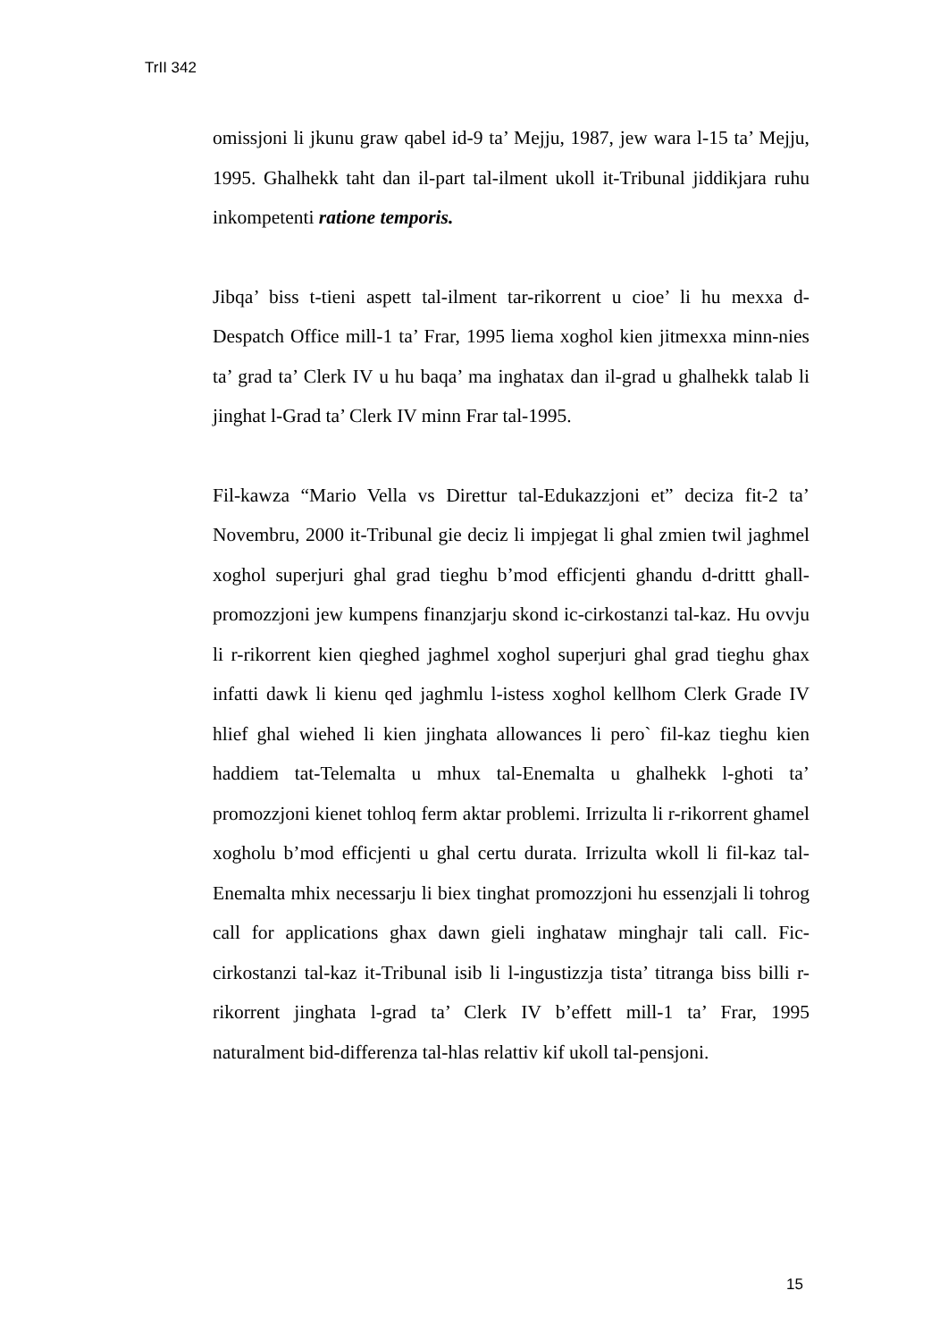TrII 342
omissjoni li jkunu graw qabel id-9 ta’ Mejju, 1987, jew wara l-15 ta’ Mejju, 1995. Ghalhekk taht dan il-part tal-ilment ukoll it-Tribunal jiddikjara ruhu inkompetenti ratione temporis.
Jibqa’ biss t-tieni aspett tal-ilment tar-rikorrent u cioe’ li hu mexxa d-Despatch Office mill-1 ta’ Frar, 1995 liema xoghol kien jitmexxa minn-nies ta’ grad ta’ Clerk IV u hu baqa’ ma inghatax dan il-grad u ghalhekk talab li jinghat l-Grad ta’ Clerk IV minn Frar tal-1995.
Fil-kawza “Mario Vella vs Direttur tal-Edukazzjoni et” deciza fit-2 ta’ Novembru, 2000 it-Tribunal gie deciz li impjegat li ghal zmien twil jaghmel xoghol superjuri ghal grad tieghu b’mod efficjenti ghandu d-drittt ghall-promozzjoni jew kumpens finanzjarju skond ic-cirkostanzi tal-kaz. Hu ovvju li r-rikorrent kien qieghed jaghmel xoghol superjuri ghal grad tieghu ghax infatti dawk li kienu qed jaghmlu l-istess xoghol kellhom Clerk Grade IV hlief ghal wiehed li kien jinghata allowances li pero` fil-kaz tieghu kien haddiem tat-Telemalta u mhux tal-Enemalta u ghalhekk l-ghoti ta’ promozzjoni kienet tohloq ferm aktar problemi. Irrizulta li r-rikorrent ghamel xogholu b’mod efficjenti u ghal certu durata. Irrizulta wkoll li fil-kaz tal-Enemalta mhix necessarju li biex tinghat promozzjoni hu essenzjali li tohrog call for applications ghax dawn gieli inghataw minghajr tali call. Fic-cirkostanzi tal-kaz it-Tribunal isib li l-ingustizzja tista’ titranga biss billi r-rikorrent jinghata l-grad ta’ Clerk IV b’effett mill-1 ta’ Frar, 1995 naturalment bid-differenza tal-hlas relattiv kif ukoll tal-pensjoni.
15